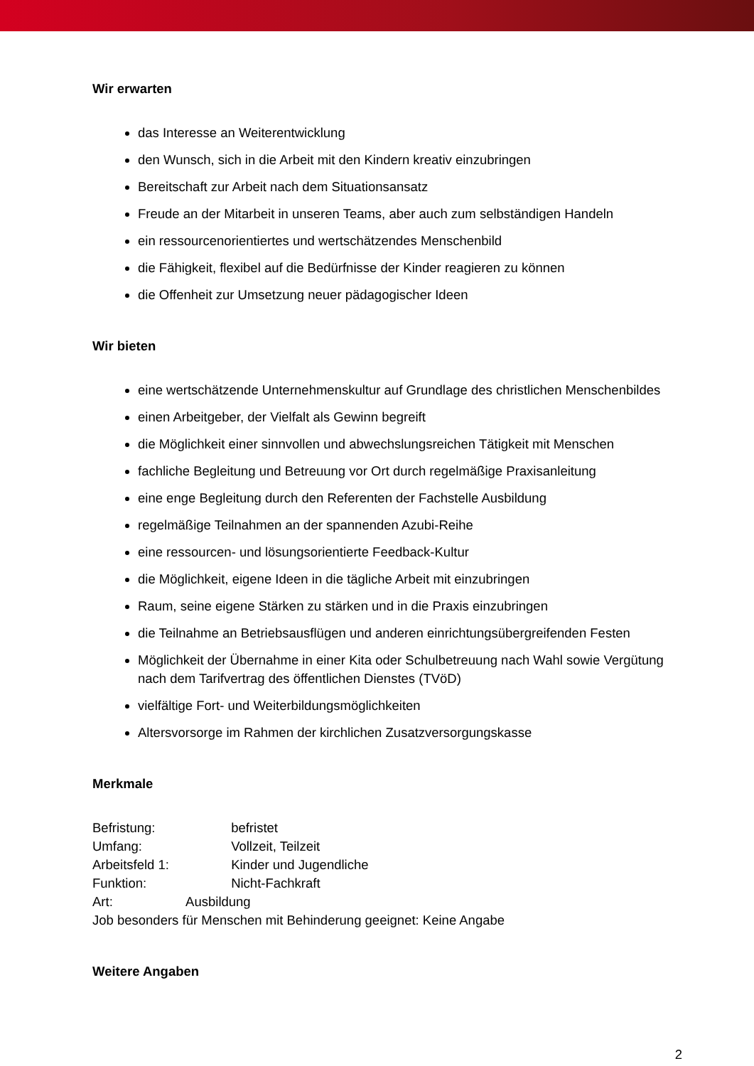Wir erwarten
das Interesse an Weiterentwicklung
den Wunsch, sich in die Arbeit mit den Kindern kreativ einzubringen
Bereitschaft zur Arbeit nach dem Situationsansatz
Freude an der Mitarbeit in unseren Teams, aber auch zum selbständigen Handeln
ein ressourcenorientiertes und wertschätzendes Menschenbild
die Fähigkeit, flexibel auf die Bedürfnisse der Kinder reagieren zu können
die Offenheit zur Umsetzung neuer pädagogischer Ideen
Wir bieten
eine wertschätzende Unternehmenskultur auf Grundlage des christlichen Menschenbildes
einen Arbeitgeber, der Vielfalt als Gewinn begreift
die Möglichkeit einer sinnvollen und abwechslungsreichen Tätigkeit mit Menschen
fachliche Begleitung und Betreuung vor Ort durch regelmäßige Praxisanleitung
eine enge Begleitung durch den Referenten der Fachstelle Ausbildung
regelmäßige Teilnahmen an der spannenden Azubi-Reihe
eine ressourcen- und lösungsorientierte Feedback-Kultur
die Möglichkeit, eigene Ideen in die tägliche Arbeit mit einzubringen
Raum, seine eigene Stärken zu stärken und in die Praxis einzubringen
die Teilnahme an Betriebsausflügen und anderen einrichtungsübergreifenden Festen
Möglichkeit der Übernahme in einer Kita oder Schulbetreuung nach Wahl sowie Vergütung nach dem Tarifvertrag des öffentlichen Dienstes (TVöD)
vielfältige Fort- und Weiterbildungsmöglichkeiten
Altersvorsorge im Rahmen der kirchlichen Zusatzversorgungskasse
Merkmale
Befristung: befristet
Umfang: Vollzeit, Teilzeit
Arbeitsfeld 1: Kinder und Jugendliche
Funktion: Nicht-Fachkraft
Art: Ausbildung
Job besonders für Menschen mit Behinderung geeignet: Keine Angabe
Weitere Angaben
2